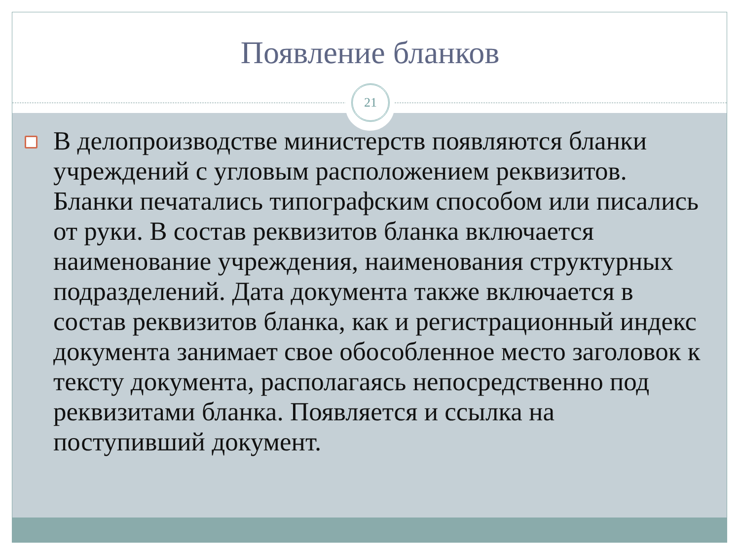Появление бланков
21
В делопроизводстве министерств появляются бланки учреждений с угловым расположением реквизитов. Бланки печатались типографским способом или писались от руки. В состав реквизитов бланка включается наименование учреждения, наименования структурных подразделений. Дата документа также включается в состав реквизитов бланка, как и регистрационный индекс документа занимает свое обособленное место заголовок к тексту документа, располагаясь непосредственно под реквизитами бланка. Появляется и ссылка на поступивший документ.